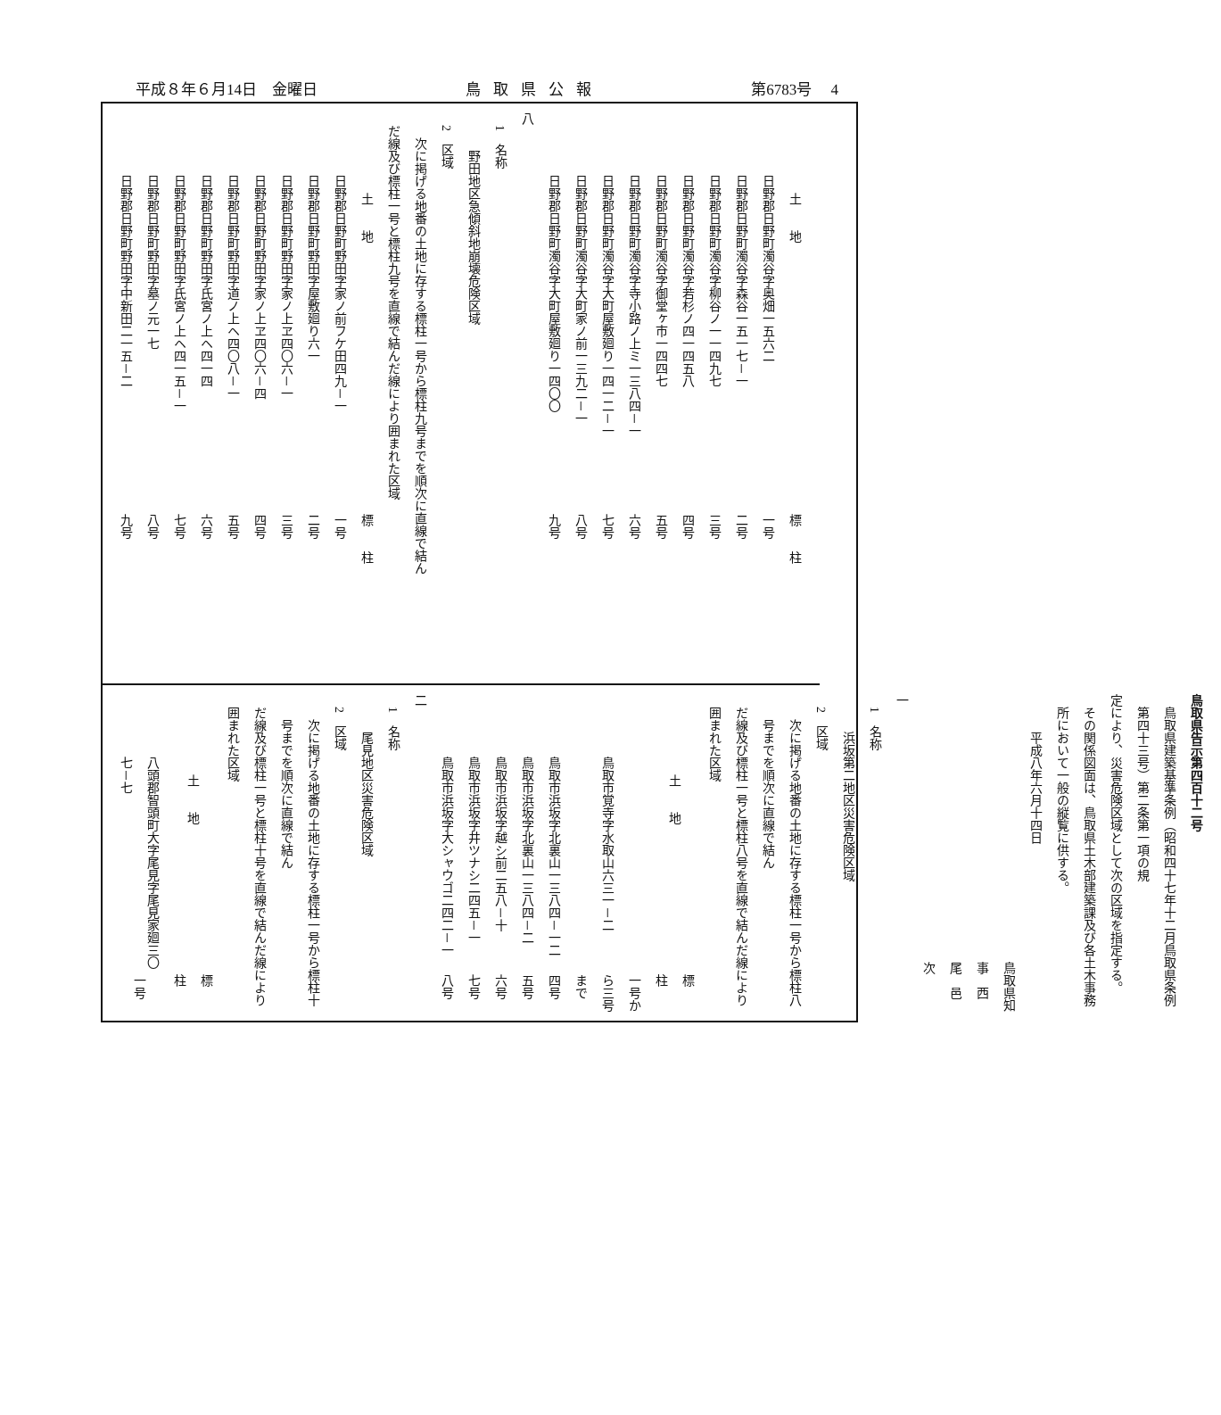平成８年６月14日　金曜日 鳥取県公報 第6783号　 4
| 土 地 | 標 柱 |
| --- | --- |
| 日野郡日野町濁谷字奥畑一五六二 | 一号 |
| 日野郡日野町濁谷字森谷一五一七－一 | 二号 |
| 日野郡日野町濁谷字柳谷ノ一一四九七 | 三号 |
| 日野郡日野町濁谷字若杉ノ四一四五八 | 四号 |
| 日野郡日野町濁谷字御堂ヶ市一四四七 | 五号 |
| 日野郡日野町濁谷字寺小路ノ上ミ一三八四－一 | 六号 |
| 日野郡日野町濁谷字大町屋敷廻り一四一二－一 | 七号 |
| 日野郡日野町濁谷字大町家ノ前一三九二－一 | 八号 |
| 日野郡日野町濁谷字大町屋敷廻り一四〇〇 | 九号 |
八
1　名称
野田地区急傾斜地崩壊危険区域
2　区域
次に掲げる地番の土地に存する標柱一号から標柱九号までを順次に直線で結ん
だ線及び標柱一号と標柱九号を直線で結んだ線により囲まれた区域
| 土 地 | 標 柱 |
| --- | --- |
| 日野郡日野町野田字家ノ前フケ田四九－一 | 一号 |
| 日野郡日野町野田字屋敷廻り六一 | 二号 |
| 日野郡日野町野田字家ノ上ヱ四〇六－一 | 三号 |
| 日野郡日野町野田字家ノ上ヱ四〇六－四 | 四号 |
| 日野郡日野町野田字道ノ上ヘ四〇八－一 | 五号 |
| 日野郡日野町野田字氏宮ノ上ヘ四一四 | 六号 |
| 日野郡日野町野田字氏宮ノ上ヘ四一五－一 | 七号 |
| 日野郡日野町野田字墓ノ元一七 | 八号 |
| 日野郡日野町野田字中新田二一五－二 | 九号 |
鳥取県告示第四百十二号
鳥取県建築基準条例（昭和四十七年十二月鳥取県条例第四十三号）第二条第一項の規
定により、災害危険区域として次の区域を指定する。
その関係図面は、鳥取県土木部建築課及び各土木事務所において一般の縦覧に供する。
平成八年六月十四日
鳥取県知事　西　尾　邑　次
一
1　名称
浜坂第二地区災害危険区域
2　区域
次に掲げる地番の土地に存する標柱一号から標柱八号までを順次に直線で結ん
だ線及び標柱一号と標柱八号を直線で結んだ線により囲まれた区域
| 土 地 | 標 柱 |
| --- | --- |
| 鳥取市覚寺字水取山六三一－二 | 一号から三号まで |
| 鳥取市浜坂字北裏山一三八四－一二 | 四号 |
| 鳥取市浜坂字北裏山一三八四－二 | 五号 |
| 鳥取市浜坂字越シ前二五八－十 | 六号 |
| 鳥取市浜坂字井ツナシ二四五－一 | 七号 |
| 鳥取市浜坂字大シャウゴ二四二－一 | 八号 |
二
1　名称
尾見地区災害危険区域
2　区域
次に掲げる地番の土地に存する標柱一号から標柱十号までを順次に直線で結ん
だ線及び標柱一号と標柱十号を直線で結んだ線により囲まれた区域
| 土 地 | 標 柱 |
| --- | --- |
| 八頭郡智頭町大字尾見字尾見家廻三〇七－七 | 一号 |